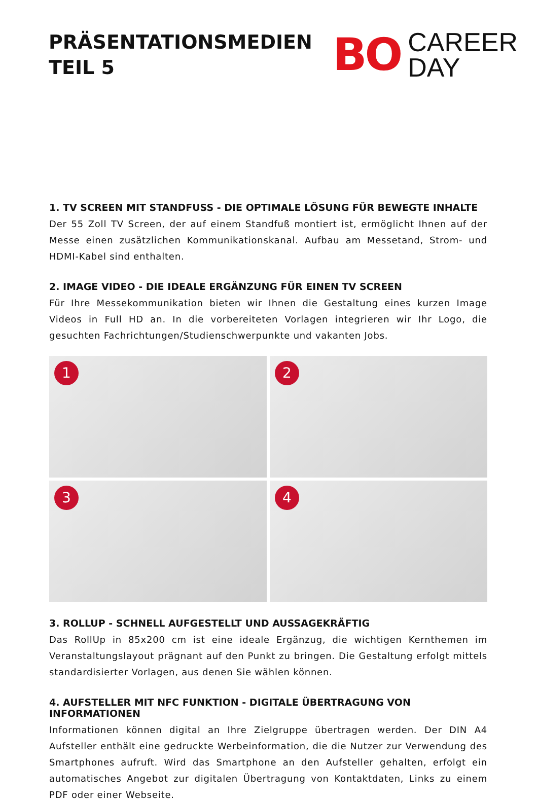PRÄSENTATIONSMEDIEN
TEIL 5
BO
CAREER
DAY
1. TV SCREEN MIT STANDFUSS - DIE OPTIMALE LÖSUNG FÜR BEWEGTE INHALTE
Der 55 Zoll TV Screen, der auf einem Standfuß montiert ist, ermöglicht Ihnen auf der Messe einen zusätzlichen Kommunikationskanal. Aufbau am Messetand, Strom- und HDMI-Kabel sind enthalten.
2. IMAGE VIDEO - DIE IDEALE ERGÄNZUNG FÜR EINEN TV SCREEN
Für Ihre Messekommunikation bieten wir Ihnen die Gestaltung eines kurzen Image Videos in Full HD an. In die vorbereiteten Vorlagen integrieren wir Ihr Logo, die gesuchten Fachrichtungen/Studienschwerpunkte und vakanten Jobs.
1
2
3
4
3. ROLLUP - SCHNELL AUFGESTELLT UND AUSSAGEKRÄFTIG
Das RollUp in 85x200 cm ist eine ideale Ergänzug, die wichtigen Kernthemen im Veranstaltungslayout prägnant auf den Punkt zu bringen. Die Gestaltung erfolgt mittels standardisierter Vorlagen, aus denen Sie wählen können.
4. AUFSTELLER MIT NFC FUNKTION - DIGITALE ÜBERTRAGUNG VON INFORMATIONEN
Informationen können digital an Ihre Zielgruppe übertragen werden. Der DIN A4 Aufsteller enthält eine gedruckte Werbeinformation, die die Nutzer zur Verwendung des Smartphones aufruft. Wird das Smartphone an den Aufsteller gehalten, erfolgt ein automatisches Angebot zur digitalen Übertragung von Kontaktdaten, Links zu einem PDF oder einer Webseite.